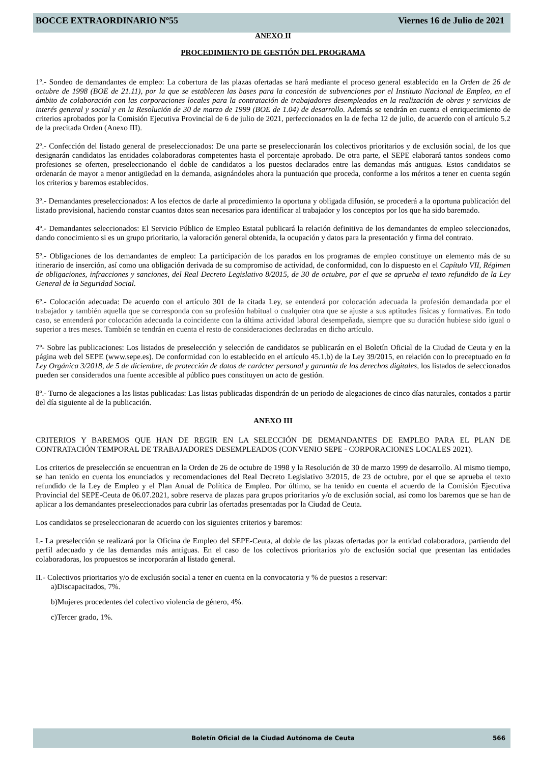BOCCE EXTRAORDINARIO Nº55 Viernes 16 de Julio de 2021
ANEXO II
PROCEDIMIENTO DE GESTIÓN DEL PROGRAMA
1º.- Sondeo de demandantes de empleo: La cobertura de las plazas ofertadas se hará mediante el proceso general establecido en la Orden de 26 de octubre de 1998 (BOE de 21.11), por la que se establecen las bases para la concesión de subvenciones por el Instituto Nacional de Empleo, en el ámbito de colaboración con las corporaciones locales para la contratación de trabajadores desempleados en la realización de obras y servicios de interés general y social y en la Resolución de 30 de marzo de 1999 (BOE de 1.04) de desarrollo. Además se tendrán en cuenta el enriquecimiento de criterios aprobados por la Comisión Ejecutiva Provincial de 6 de julio de 2021, perfeccionados en la de fecha 12 de julio, de acuerdo con el artículo 5.2 de la precitada Orden (Anexo III).
2º.- Confección del listado general de preseleccionados: De una parte se preseleccionarán los colectivos prioritarios y de exclusión social, de los que designarán candidatos las entidades colaboradoras competentes hasta el porcentaje aprobado. De otra parte, el SEPE elaborará tantos sondeos como profesiones se oferten, preseleccionando el doble de candidatos a los puestos declarados entre las demandas más antiguas. Estos candidatos se ordenarán de mayor a menor antigüedad en la demanda, asignándoles ahora la puntuación que proceda, conforme a los méritos a tener en cuenta según los criterios y baremos establecidos.
3º.- Demandantes preseleccionados: A los efectos de darle al procedimiento la oportuna y obligada difusión, se procederá a la oportuna publicación del listado provisional, haciendo constar cuantos datos sean necesarios para identificar al trabajador y los conceptos por los que ha sido baremado.
4º.- Demandantes seleccionados: El Servicio Público de Empleo Estatal publicará la relación definitiva de los demandantes de empleo seleccionados, dando conocimiento si es un grupo prioritario, la valoración general obtenida, la ocupación y datos para la presentación y firma del contrato.
5º.- Obligaciones de los demandantes de empleo: La participación de los parados en los programas de empleo constituye un elemento más de su itinerario de inserción, así como una obligación derivada de su compromiso de actividad, de conformidad, con lo dispuesto en el Capítulo VII, Régimen de obligaciones, infracciones y sanciones, del Real Decreto Legislativo 8/2015, de 30 de octubre, por el que se aprueba el texto refundido de la Ley General de la Seguridad Social.
6º.- Colocación adecuada: De acuerdo con el artículo 301 de la citada Ley, se entenderá por colocación adecuada la profesión demandada por el trabajador y también aquella que se corresponda con su profesión habitual o cualquier otra que se ajuste a sus aptitudes físicas y formativas. En todo caso, se entenderá por colocación adecuada la coincidente con la última actividad laboral desempeñada, siempre que su duración hubiese sido igual o superior a tres meses. También se tendrán en cuenta el resto de consideraciones declaradas en dicho artículo.
7º- Sobre las publicaciones: Los listados de preselección y selección de candidatos se publicarán en el Boletín Oficial de la Ciudad de Ceuta y en la página web del SEPE (www.sepe.es). De conformidad con lo establecido en el artículo 45.1.b) de la Ley 39/2015, en relación con lo preceptuado en la Ley Orgánica 3/2018, de 5 de diciembre, de protección de datos de carácter personal y garantía de los derechos digitales, los listados de seleccionados pueden ser considerados una fuente accesible al público pues constituyen un acto de gestión.
8º.- Turno de alegaciones a las listas publicadas: Las listas publicadas dispondrán de un periodo de alegaciones de cinco días naturales, contados a partir del día siguiente al de la publicación.
ANEXO III
CRITERIOS Y BAREMOS QUE HAN DE REGIR EN LA SELECCIÓN DE DEMANDANTES DE EMPLEO PARA EL PLAN DE CONTRATACIÓN TEMPORAL DE TRABAJADORES DESEMPLEADOS (CONVENIO SEPE - CORPORACIONES LOCALES 2021).
Los criterios de preselección se encuentran en la Orden de 26 de octubre de 1998 y la Resolución de 30 de marzo 1999 de desarrollo. Al mismo tiempo, se han tenido en cuenta los enunciados y recomendaciones del Real Decreto Legislativo 3/2015, de 23 de octubre, por el que se aprueba el texto refundido de la Ley de Empleo y el Plan Anual de Política de Empleo. Por último, se ha tenido en cuenta el acuerdo de la Comisión Ejecutiva Provincial del SEPE-Ceuta de 06.07.2021, sobre reserva de plazas para grupos prioritarios y/o de exclusión social, así como los baremos que se han de aplicar a los demandantes preseleccionados para cubrir las ofertadas presentadas por la Ciudad de Ceuta.
Los candidatos se preseleccionaran de acuerdo con los siguientes criterios y baremos:
I.- La preselección se realizará por la Oficina de Empleo del SEPE-Ceuta, al doble de las plazas ofertadas por la entidad colaboradora, partiendo del perfil adecuado y de las demandas más antiguas. En el caso de los colectivos prioritarios y/o de exclusión social que presentan las entidades colaboradoras, los propuestos se incorporarán al listado general.
II.- Colectivos prioritarios y/o de exclusión social a tener en cuenta en la convocatoria y % de puestos a reservar:
a)Discapacitados, 7%.
b)Mujeres procedentes del colectivo violencia de género, 4%.
c)Tercer grado, 1%.
Boletín Oficial de la Ciudad Autónoma de Ceuta 566